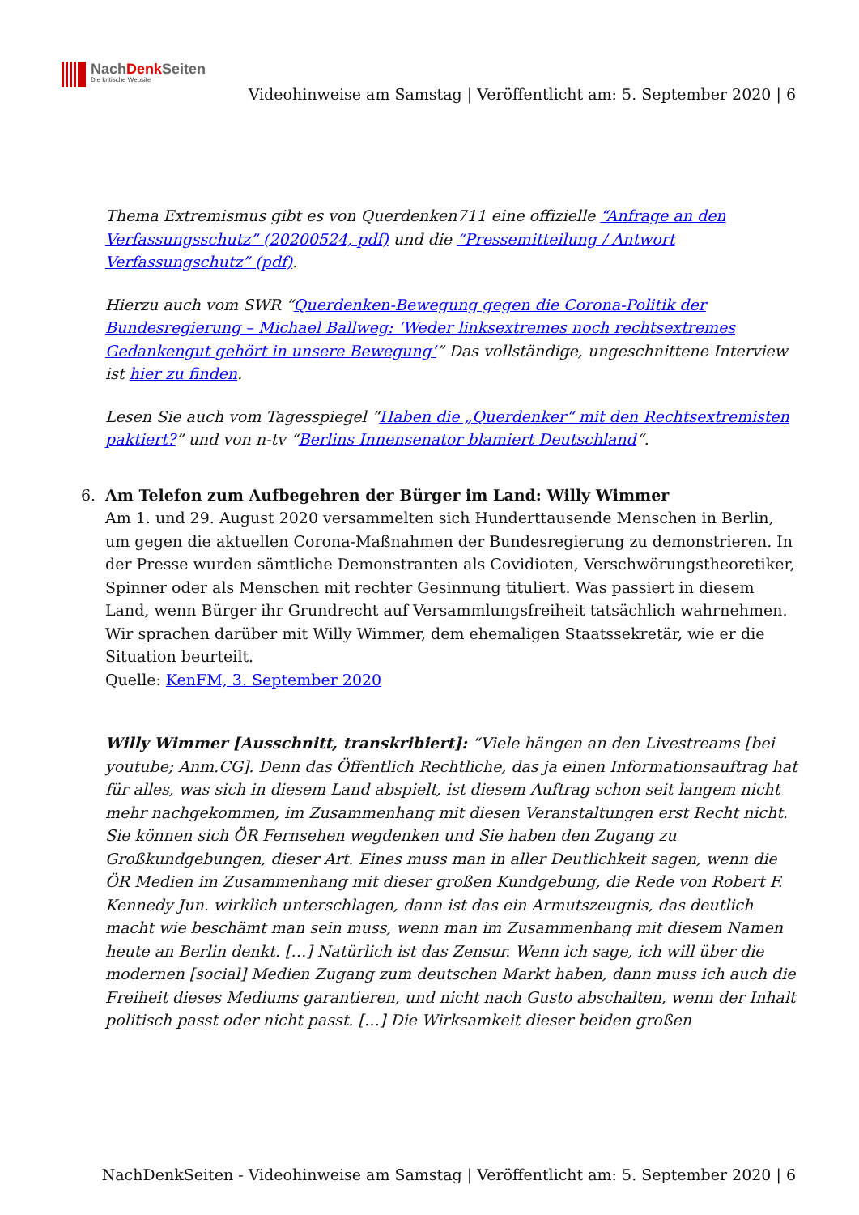NachDenk Seiten
Die kritische Website
Videohinweise am Samstag | Veröffentlicht am: 5. September 2020 | 6
Thema Extremismus gibt es von Querdenken711 eine offizielle “Anfrage an den Verfassungsschutz” (20200524, pdf) und die “Pressemitteilung / Antwort Verfassungschutz” (pdf).
Hierzu auch vom SWR “Querdenken-Bewegung gegen die Corona-Politik der Bundesregierung – Michael Ballweg: ‘Weder linksextremes noch rechtsextremes Gedankengut gehört in unsere Bewegung’” Das vollständige, ungeschnittene Interview ist hier zu finden.
Lesen Sie auch vom Tagesspiegel “Haben die „Querdenker“ mit den Rechtsextremisten paktiert?” und von n-tv “Berlins Innensenator blamiert Deutschland“.
6. Am Telefon zum Aufbegehren der Bürger im Land: Willy Wimmer
Am 1. und 29. August 2020 versammelten sich Hunderttausende Menschen in Berlin, um gegen die aktuellen Corona-Maßnahmen der Bundesregierung zu demonstrieren. In der Presse wurden sämtliche Demonstranten als Covidioten, Verschwörungstheoretiker, Spinner oder als Menschen mit rechter Gesinnung tituliert. Was passiert in diesem Land, wenn Bürger ihr Grundrecht auf Versammlungsfreiheit tatsächlich wahrnehmen.
Wir sprachen darüber mit Willy Wimmer, dem ehemaligen Staatssekretär, wie er die Situation beurteilt.
Quelle: KenFM, 3. September 2020
Willy Wimmer [Ausschnitt, transkribiert]: “Viele hängen an den Livestreams [bei youtube; Anm.CG]. Denn das Öffentlich Rechtliche, das ja einen Informationsauftrag hat für alles, was sich in diesem Land abspielt, ist diesem Auftrag schon seit langem nicht mehr nachgekommen, im Zusammenhang mit diesen Veranstaltungen erst Recht nicht. Sie können sich ÖR Fernsehen wegdenken und Sie haben den Zugang zu Großkundgebungen, dieser Art. Eines muss man in aller Deutlichkeit sagen, wenn die ÖR Medien im Zusammenhang mit dieser großen Kundgebung, die Rede von Robert F. Kennedy Jun. wirklich unterschlagen, dann ist das ein Armutszeugnis, das deutlich macht wie beschämt man sein muss, wenn man im Zusammenhang mit diesem Namen heute an Berlin denkt. […] Natürlich ist das Zensur. Wenn ich sage, ich will über die modernen [social] Medien Zugang zum deutschen Markt haben, dann muss ich auch die Freiheit dieses Mediums garantieren, und nicht nach Gusto abschalten, wenn der Inhalt politisch passt oder nicht passt. […] Die Wirksamkeit dieser beiden großen
NachDenkSeiten - Videohinweise am Samstag | Veröffentlicht am: 5. September 2020 | 6